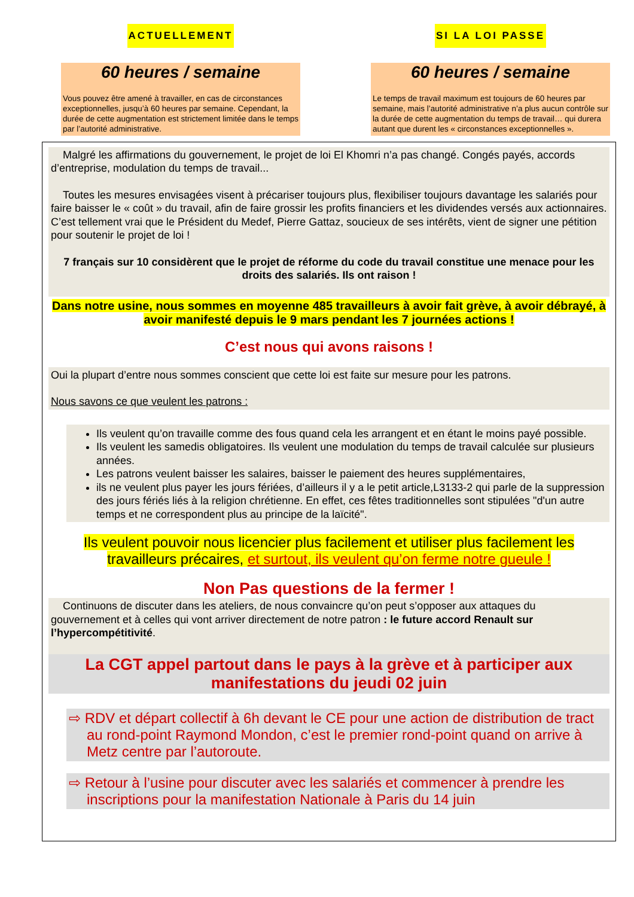ACTUELLEMENT
60 heures / semaine
Vous pouvez être amené à travailler, en cas de circonstances exceptionnelles, jusqu’à 60 heures par semaine. Cependant, la durée de cette augmentation est strictement limitée dans le temps par l’autorité administrative.
SI LA LOI PASSE
60 heures / semaine
Le temps de travail maximum est toujours de 60 heures par semaine, mais l’autorité administrative n’a plus aucun contrôle sur la durée de cette augmentation du temps de travail… qui durera autant que durent les « circonstances exceptionnelles ».
Malgré les affirmations du gouvernement, le projet de loi El Khomri n’a pas changé. Congés payés, accords d’entreprise, modulation du temps de travail...
Toutes les mesures envisagées visent à précariser toujours plus, flexibiliser toujours davantage les salariés pour faire baisser le « coût » du travail, afin de faire grossir les profits financiers et les dividendes versés aux actionnaires. C’est tellement vrai que le Président du Medef, Pierre Gattaz, soucieux de ses intérêts, vient de signer une pétition pour soutenir le projet de loi !
7 français sur 10 considèrent que le projet de réforme du code du travail constitue une menace pour les droits des salariés. Ils ont raison !
Dans notre usine, nous sommes en moyenne 485 travailleurs à avoir fait grève, à avoir débrayé, à avoir manifesté depuis le 9 mars pendant les 7 journées actions !
C’est nous qui avons raisons !
Oui la plupart d’entre nous sommes conscient que cette loi est faite sur mesure pour les patrons.
Nous savons ce que veulent les patrons :
Ils veulent qu’on travaille comme des fous quand cela les arrangent et en étant le moins payé possible.
Ils veulent les samedis obligatoires. Ils veulent une modulation du temps de travail calculée sur plusieurs années.
Les patrons veulent baisser les salaires, baisser le paiement des heures supplémentaires,
ils ne veulent plus payer les jours fériées, d’ailleurs il y a le petit article,L3133-2 qui parle de la suppression des jours fériés liés à la religion chrétienne. En effet, ces fêtes traditionnelles sont stipulées "d'un autre temps et ne correspondent plus au principe de la laïcité".
Ils veulent pouvoir nous licencier plus facilement et utiliser plus facilement les travailleurs précaires, et surtout, ils veulent qu’on ferme notre gueule !
Non Pas questions de la fermer !
Continuons de discuter dans les ateliers, de nous convaincre qu’on peut s’opposer aux attaques du gouvernement et à celles qui vont arriver directement de notre patron : le future accord Renault sur l’hypercompétitivité.
La CGT appel partout dans le pays à la grève et à participer aux manifestations du jeudi 02 juin
⇨ RDV et départ collectif à 6h devant le CE pour une action de distribution de tract au rond-point Raymond Mondon, c’est le premier rond-point quand on arrive à Metz centre par l’autoroute.
⇨ Retour à l’usine pour discuter avec les salariés et commencer à prendre les inscriptions pour la manifestation Nationale à Paris du 14 juin